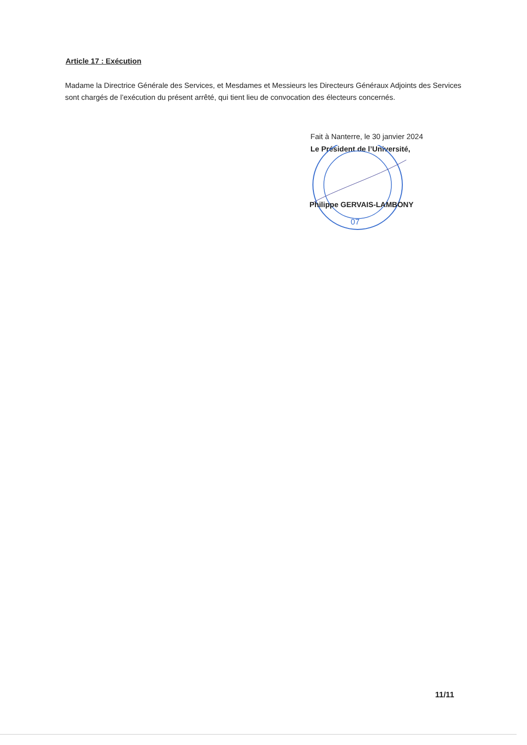Article 17 : Exécution
Madame la Directrice Générale des Services, et Mesdames et Messieurs les Directeurs Généraux Adjoints des Services sont chargés de l’exécution du présent arrêté, qui tient lieu de convocation des électeurs concernés.
Fait à Nanterre, le 30 janvier 2024
Le Président de l’Université,
07
Philippe GERVAIS-LAMBONY
11/11